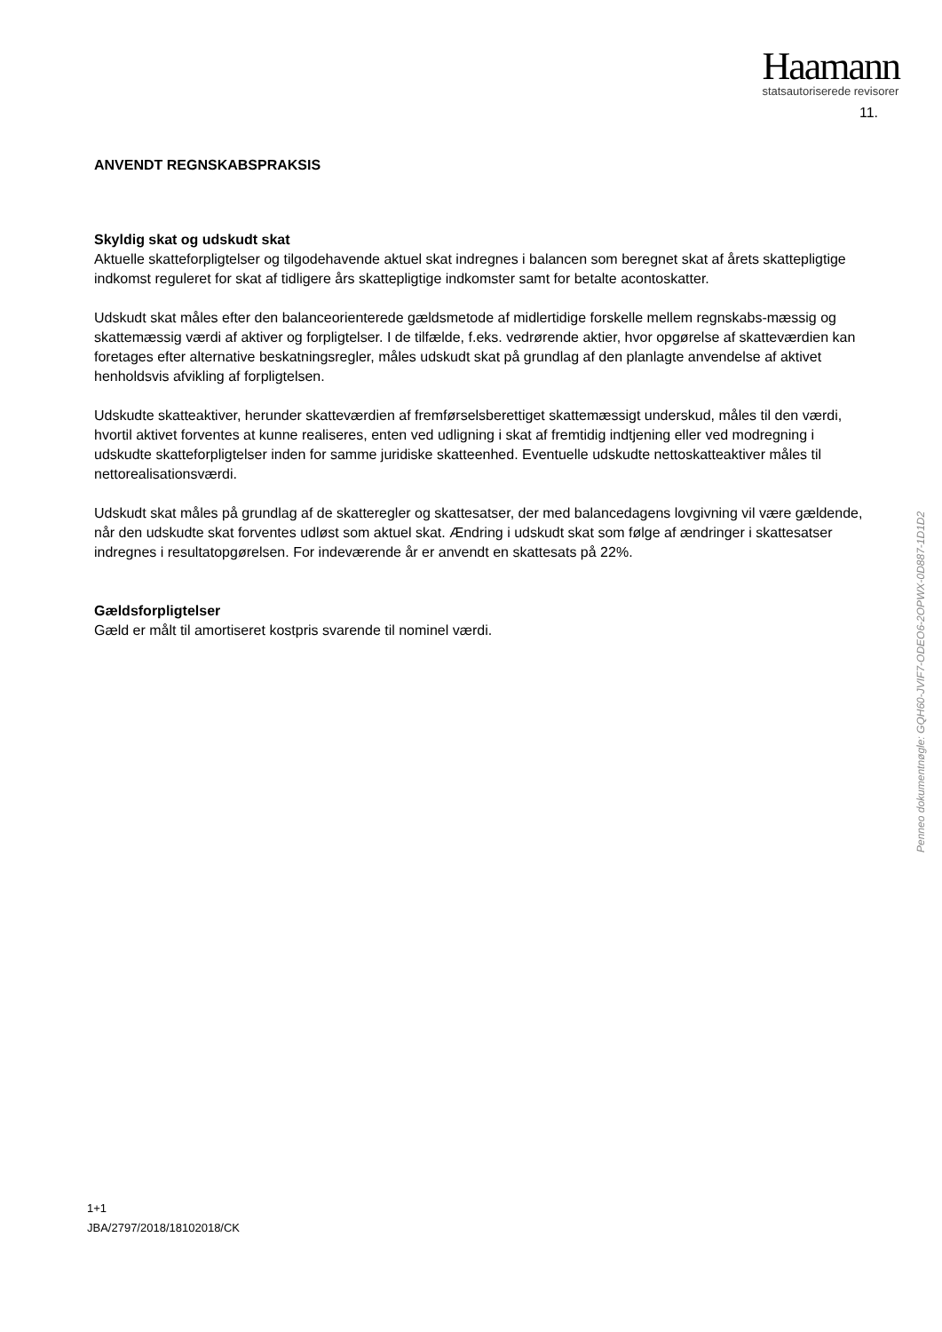Haamann
statsautoriserede revisorer
11.
ANVENDT REGNSKABSPRAKSIS
Skyldig skat og udskudt skat
Aktuelle skatteforpligtelser og tilgodehavende aktuel skat indregnes i balancen som beregnet skat af årets skattepligtige indkomst reguleret for skat af tidligere års skattepligtige indkomster samt for betalte acontoskatter.
Udskudt skat måles efter den balanceorienterede gældsmetode af midlertidige forskelle mellem regnskabs-mæssig og skattemæssig værdi af aktiver og forpligtelser. I de tilfælde, f.eks. vedrørende aktier, hvor opgørelse af skatteværdien kan foretages efter alternative beskatningsregler, måles udskudt skat på grundlag af den planlagte anvendelse af aktivet henholdsvis afvikling af forpligtelsen.
Udskudte skatteaktiver, herunder skatteværdien af fremførselsberettiget skattemæssigt underskud, måles til den værdi, hvortil aktivet forventes at kunne realiseres, enten ved udligning i skat af fremtidig indtjening eller ved modregning i udskudte skatteforpligtelser inden for samme juridiske skatteenhed. Eventuelle udskudte nettoskatteaktiver måles til nettorealisationsværdi.
Udskudt skat måles på grundlag af de skatteregler og skattesatser, der med balancedagens lovgivning vil være gældende, når den udskudte skat forventes udløst som aktuel skat. Ændring i udskudt skat som følge af ændringer i skattesatser indregnes i resultatopgørelsen. For indeværende år er anvendt en skattesats på 22%.
Gældsforpligtelser
Gæld er målt til amortiseret kostpris svarende til nominel værdi.
Penneo dokumentnøgle: GQH60-JVIF7-ODEO6-2OPWX-0D887-1D1D2
1+1
JBA/2797/2018/18102018/CK